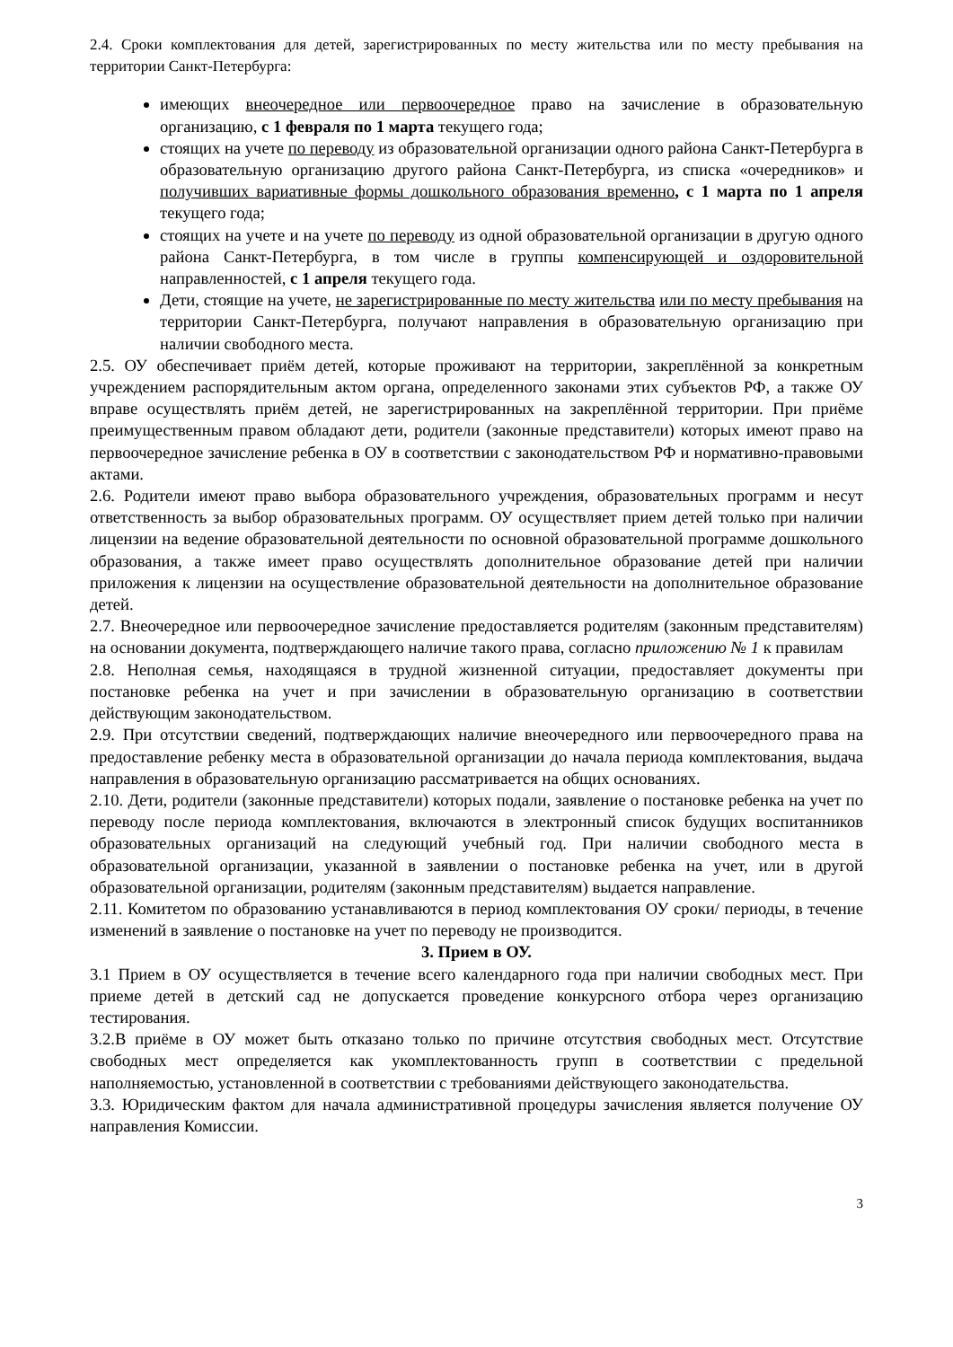2.4. Сроки комплектования для детей, зарегистрированных по месту жительства или по месту пребывания на территории Санкт-Петербурга:
имеющих внеочередное или первоочередное право на зачисление в образовательную организацию, с 1 февраля по 1 марта текущего года;
стоящих на учете по переводу из образовательной организации одного района Санкт-Петербурга в образовательную организацию другого района Санкт-Петербурга, из списка «очередников» и получивших вариативные формы дошкольного образования временно, с 1 марта по 1 апреля текущего года;
стоящих на учете и на учете по переводу из одной образовательной организации в другую одного района Санкт-Петербурга, в том числе в группы компенсирующей и оздоровительной направленностей, с 1 апреля текущего года.
Дети, стоящие на учете, не зарегистрированные по месту жительства или по месту пребывания на территории Санкт-Петербурга, получают направления в образовательную организацию при наличии свободного места.
2.5. ОУ обеспечивает приём детей, которые проживают на территории, закреплённой за конкретным учреждением распорядительным актом органа, определенного законами этих субъектов РФ, а также ОУ вправе осуществлять приём детей, не зарегистрированных на закреплённой территории. При приёме преимущественным правом обладают дети, родители (законные представители) которых имеют право на первоочередное зачисление ребенка в ОУ в соответствии с законодательством РФ и нормативно-правовыми актами.
2.6. Родители имеют право выбора образовательного учреждения, образовательных программ и несут ответственность за выбор образовательных программ. ОУ осуществляет прием детей только при наличии лицензии на ведение образовательной деятельности по основной образовательной программе дошкольного образования, а также имеет право осуществлять дополнительное образование детей при наличии приложения к лицензии на осуществление образовательной деятельности на дополнительное образование детей.
2.7. Внеочередное или первоочередное зачисление предоставляется родителям (законным представителям) на основании документа, подтверждающего наличие такого права, согласно приложению № 1 к правилам
2.8. Неполная семья, находящаяся в трудной жизненной ситуации, предоставляет документы при постановке ребенка на учет и при зачислении в образовательную организацию в соответствии действующим законодательством.
2.9. При отсутствии сведений, подтверждающих наличие внеочередного или первоочередного права на предоставление ребенку места в образовательной организации до начала периода комплектования, выдача направления в образовательную организацию рассматривается на общих основаниях.
2.10. Дети, родители (законные представители) которых подали, заявление о постановке ребенка на учет по переводу после периода комплектования, включаются в электронный список будущих воспитанников образовательных организаций на следующий учебный год. При наличии свободного места в образовательной организации, указанной в заявлении о постановке ребенка на учет, или в другой образовательной организации, родителям (законным представителям) выдается направление.
2.11. Комитетом по образованию устанавливаются в период комплектования ОУ сроки/ периоды, в течение изменений в заявление о постановке на учет по переводу не производится.
3. Прием в ОУ.
3.1 Прием в ОУ осуществляется в течение всего календарного года при наличии свободных мест. При приеме детей в детский сад не допускается проведение конкурсного отбора через организацию тестирования.
3.2.В приёме в ОУ может быть отказано только по причине отсутствия свободных мест. Отсутствие свободных мест определяется как укомплектованность групп в соответствии с предельной наполняемостью, установленной в соответствии с требованиями действующего законодательства.
3.3. Юридическим фактом для начала административной процедуры зачисления является получение ОУ направления Комиссии.
3